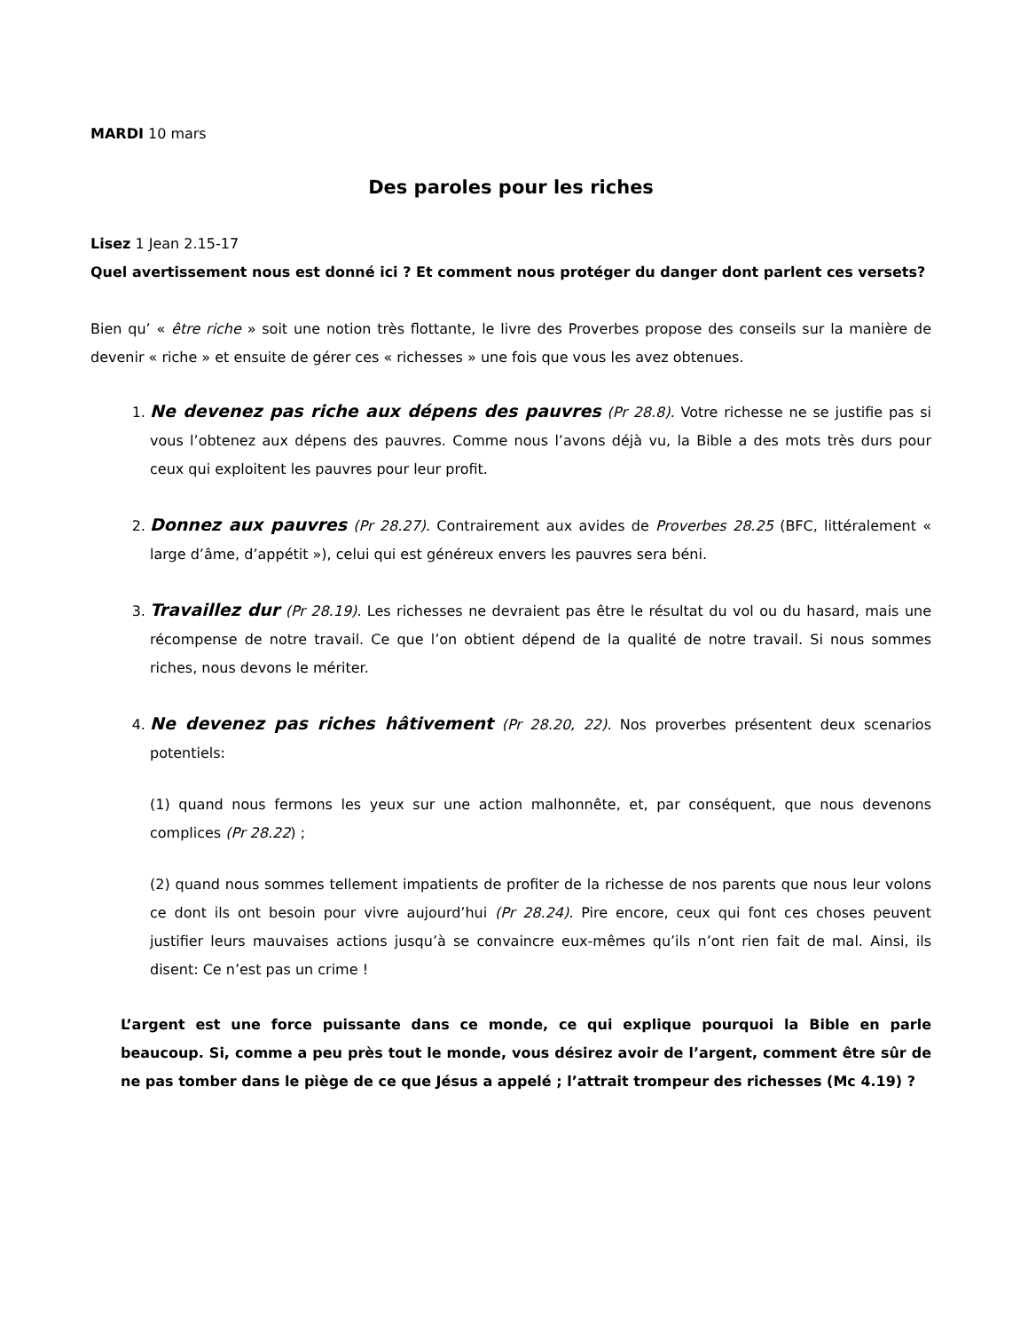MARDI 10 mars
Des paroles pour les riches
Lisez 1 Jean 2.15-17
Quel avertissement nous est donné ici ? Et comment nous protéger du danger dont parlent ces versets?
Bien qu’ « être riche » soit une notion très flottante, le livre des Proverbes propose des conseils sur la manière de devenir « riche » et ensuite de gérer ces « richesses » une fois que vous les avez obtenues.
1. Ne devenez pas riche aux dépens des pauvres (Pr 28.8). Votre richesse ne se justifie pas si vous l’obtenez aux dépens des pauvres. Comme nous l’avons déjà vu, la Bible a des mots très durs pour ceux qui exploitent les pauvres pour leur profit.
2. Donnez aux pauvres (Pr 28.27). Contrairement aux avides de Proverbes 28.25 (BFC, littéralement « large d’âme, d’appétit »), celui qui est généreux envers les pauvres sera béni.
3. Travaillez dur (Pr 28.19). Les richesses ne devraient pas être le résultat du vol ou du hasard, mais une récompense de notre travail. Ce que l’on obtient dépend de la qualité de notre travail. Si nous sommes riches, nous devons le mériter.
4. Ne devenez pas riches hâtivement (Pr 28.20, 22). Nos proverbes présentent deux scenarios potentiels:
(1) quand nous fermons les yeux sur une action malhonnête, et, par conséquent, que nous devenons complices (Pr 28.22) ;
(2) quand nous sommes tellement impatients de profiter de la richesse de nos parents que nous leur volons ce dont ils ont besoin pour vivre aujourd’hui (Pr 28.24). Pire encore, ceux qui font ces choses peuvent justifier leurs mauvaises actions jusqu’à se convaincre eux-mêmes qu’ils n’ont rien fait de mal. Ainsi, ils disent: Ce n’est pas un crime !
L’argent est une force puissante dans ce monde, ce qui explique pourquoi la Bible en parle beaucoup. Si, comme a peu près tout le monde, vous désirez avoir de l’argent, comment être sûr de ne pas tomber dans le piège de ce que Jésus a appelé ; l’attrait trompeur des richesses (Mc 4.19) ?